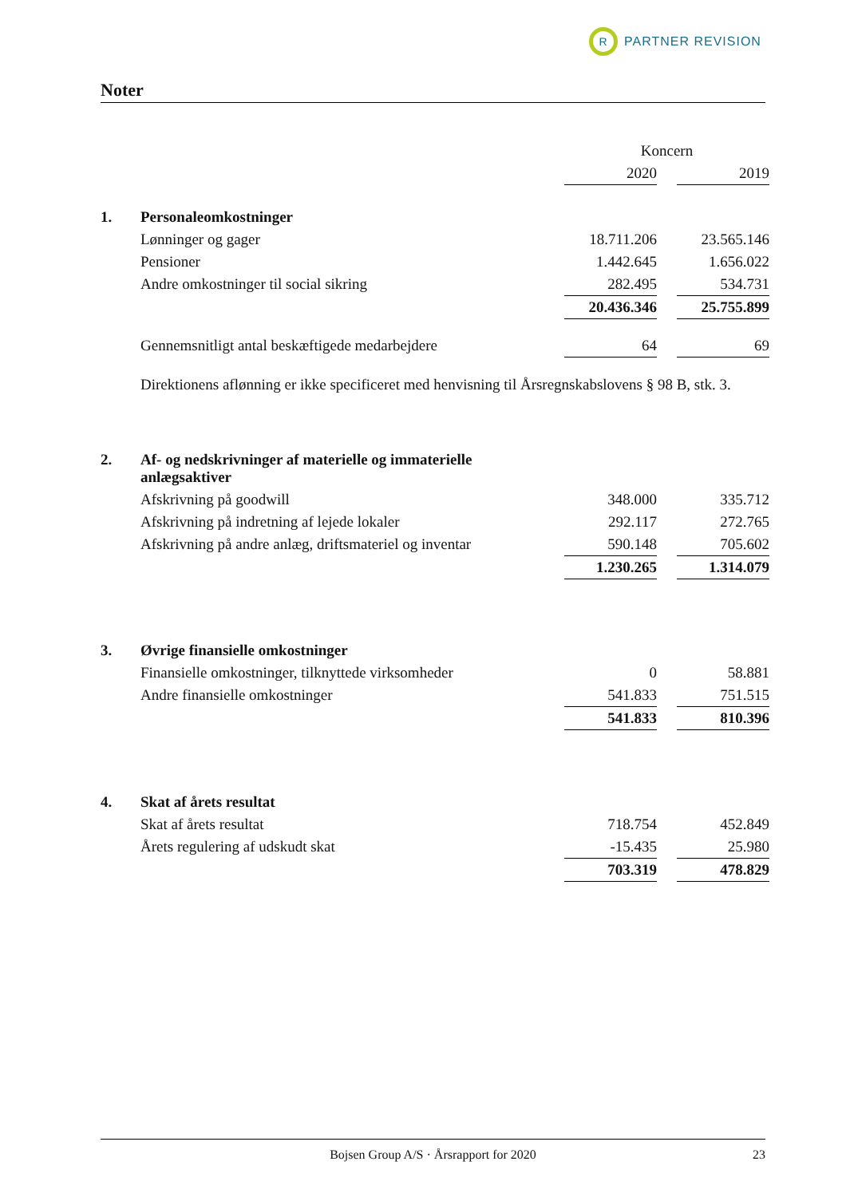R
PARTNER REVISION
Noter
| | | Koncern | | |
| | | 2020 | | 2019 |
| 1. | Personaleomkostninger | | | |
| | Lønninger og gager | 18.711.206 | | 23.565.146 |
| | Pensioner | 1.442.645 | | 1.656.022 |
| | Andre omkostninger til social sikring | 282.495 | | 534.731 |
| | | 20.436.346 | | 25.755.899 |
| | Gennemsnitligt antal beskæftigede medarbejdere | 64 | | 69 |
| | Direktionens aflønning er ikke specificeret med henvisning til Årsregnskabslovens § 98 B, stk. 3. | | | |
| 2. | Af- og nedskrivninger af materielle og immaterielle anlægsaktiver | | | |
| | Afskrivning på goodwill | 348.000 | | 335.712 |
| | Afskrivning på indretning af lejede lokaler | 292.117 | | 272.765 |
| | Afskrivning på andre anlæg, driftsmateriel og inventar | 590.148 | | 705.602 |
| | | 1.230.265 | | 1.314.079 |
| 3. | Øvrige finansielle omkostninger | | | |
| | Finansielle omkostninger, tilknyttede virksomheder | 0 | | 58.881 |
| | Andre finansielle omkostninger | 541.833 | | 751.515 |
| | | 541.833 | | 810.396 |
| 4. | Skat af årets resultat | | | |
| | Skat af årets resultat | 718.754 | | 452.849 |
| | Årets regulering af udskudt skat | -15.435 | | 25.980 |
| | | 703.319 | | 478.829 |
Bojsen Group A/S · Årsrapport for 2020 23